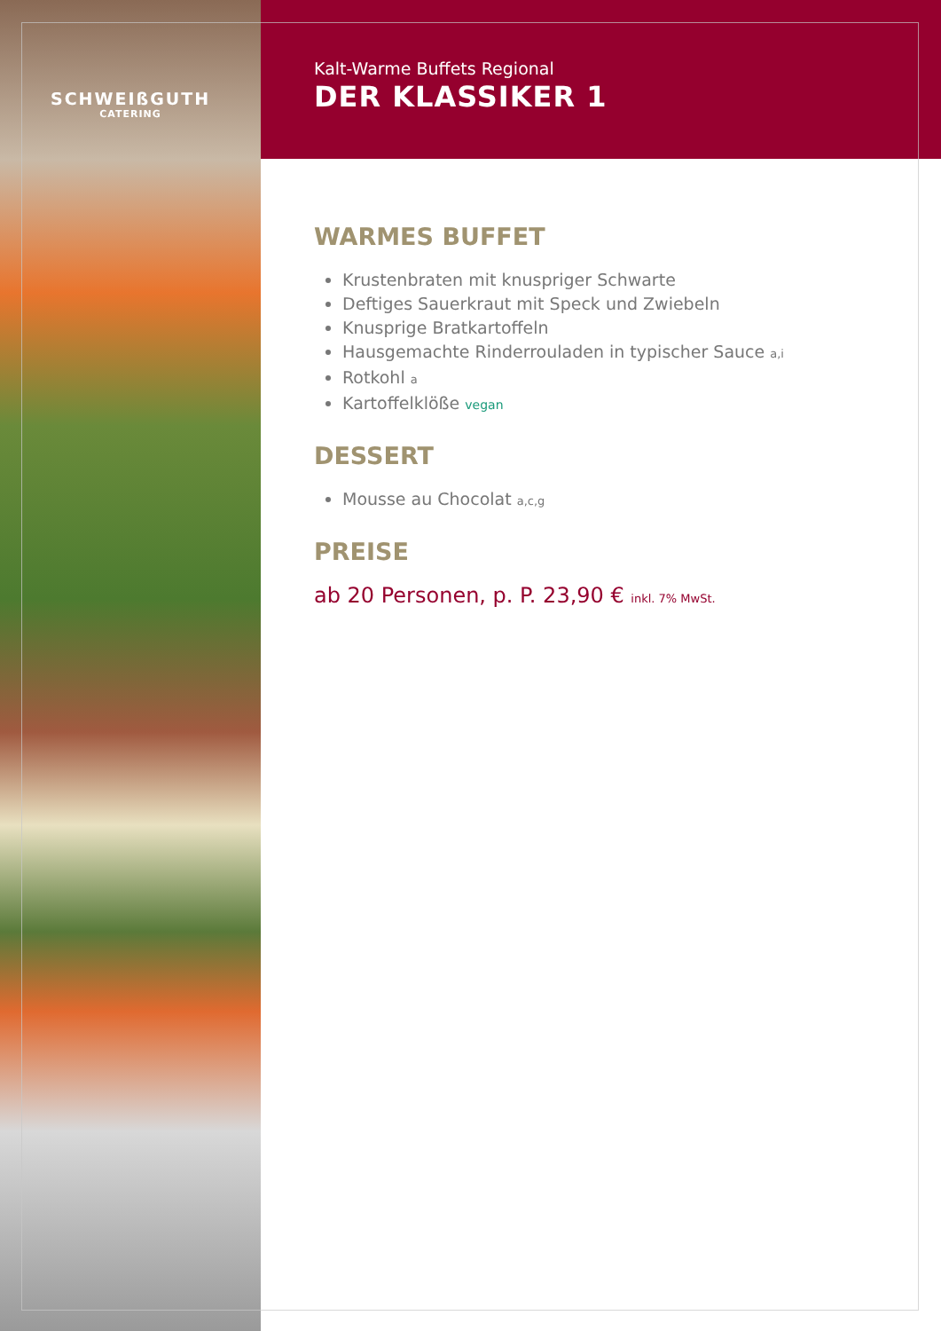SCHWEIßGUTH
CATERING
Kalt-Warme Buffets Regional
DER KLASSIKER 1
WARMES BUFFET
Krustenbraten mit knuspriger Schwarte
Deftiges Sauerkraut mit Speck und Zwiebeln
Knusprige Bratkartoffeln
Hausgemachte Rinderrouladen in typischer Sauce a,i
Rotkohl a
Kartoffelklöße vegan
DESSERT
Mousse au Chocolat a,c,g
PREISE
ab 20 Personen, p. P. 23,90 € inkl. 7% MwSt.